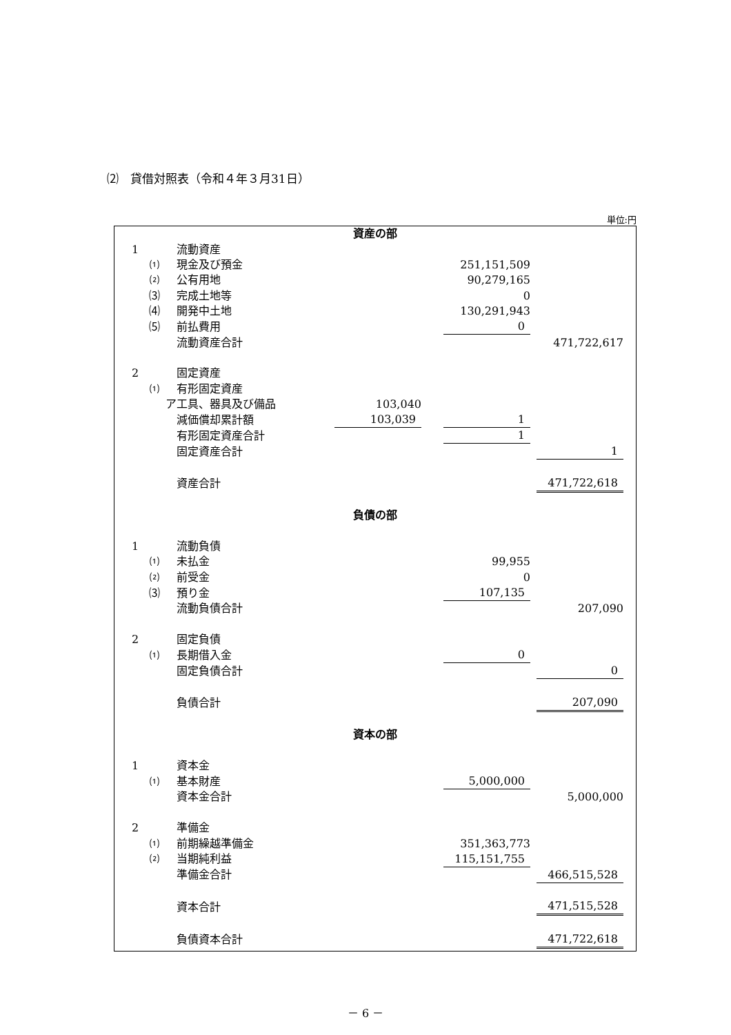⑵　貸借対照表（令和４年３月31日）
単位:円
| 資産の部 | | | | | |
| 1 | | 流動資産 | | | |
| | ⑴ | 現金及び預金 | | 251,151,509 | |
| | ⑵ | 公有用地 | | 90,279,165 | |
| | ⑶ | 完成土地等 | | 0 | |
| | ⑷ | 開発中土地 | | 130,291,943 | |
| | ⑸ | 前払費用 | | 0 | |
| | | 流動資産合計 | | | 471,722,617 |
| 2 | | 固定資産 | | | |
| | ⑴ | 有形固定資産 | | | |
| | ア | 工具、器具及び備品 | 103,040 | | |
| | | 減価償却累計額 | 103,039 | 1 | |
| | | 有形固定資産合計 | | 1 | |
| | | 固定資産合計 | | | 1 |
| | | 資産合計 | | | 471,722,618 |
| 負債の部 | | | | | |
| 1 | | 流動負債 | | | |
| | ⑴ | 未払金 | | 99,955 | |
| | ⑵ | 前受金 | | 0 | |
| | ⑶ | 預り金 | | 107,135 | |
| | | 流動負債合計 | | | 207,090 |
| 2 | | 固定負債 | | | |
| | ⑴ | 長期借入金 | | 0 | |
| | | 固定負債合計 | | | 0 |
| | | 負債合計 | | | 207,090 |
| 資本の部 | | | | | |
| 1 | | 資本金 | | | |
| | ⑴ | 基本財産 | | 5,000,000 | |
| | | 資本金合計 | | | 5,000,000 |
| 2 | | 準備金 | | | |
| | ⑴ | 前期繰越準備金 | | 351,363,773 | |
| | ⑵ | 当期純利益 | | 115,151,755 | |
| | | 準備金合計 | | | 466,515,528 |
| | | 資本合計 | | | 471,515,528 |
| | | 負債資本合計 | | | 471,722,618 |
－ 6 －